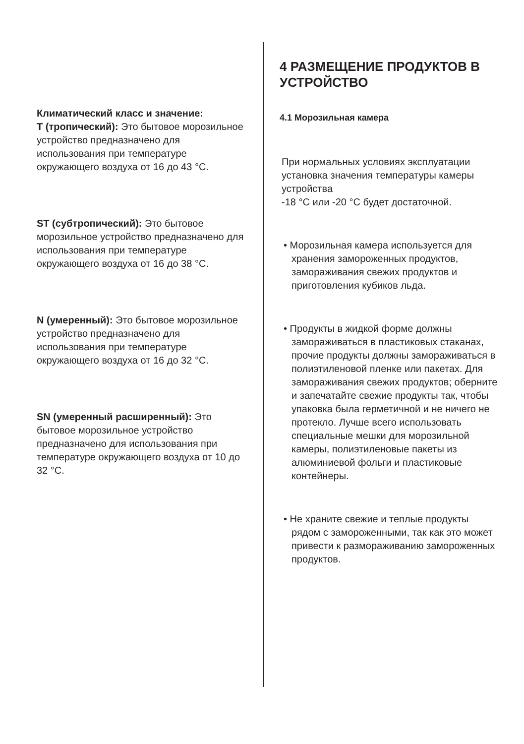Климатический класс и значение:
T (тропический): Это бытовое морозильное устройство предназначено для использования при температуре окружающего воздуха от 16 до 43 °C.
ST (субтропический): Это бытовое морозильное устройство предназначено для использования при температуре окружающего воздуха от 16 до 38 °C.
N (умеренный): Это бытовое морозильное устройство предназначено для использования при температуре окружающего воздуха от 16 до 32 °C.
SN (умеренный расширенный): Это бытовое морозильное устройство предназначено для использования при температуре окружающего воздуха от 10 до 32 °C.
4 РАЗМЕЩЕНИЕ ПРОДУКТОВ В УСТРОЙСТВО
4.1 Морозильная камера
При нормальных условиях эксплуатации установка значения температуры камеры устройства
-18 °C или -20 °C будет достаточной.
• Морозильная камера используется для хранения замороженных продуктов, замораживания свежих продуктов и приготовления кубиков льда.
• Продукты в жидкой форме должны замораживаться в пластиковых стаканах, прочие продукты должны замораживаться в полиэтиленовой пленке или пакетах. Для замораживания свежих продуктов; оберните и запечатайте свежие продукты так, чтобы упаковка была герметичной и не ничего не протекло. Лучше всего использовать специальные мешки для морозильной камеры, полиэтиленовые пакеты из алюминиевой фольги и пластиковые контейнеры.
• Не храните свежие и теплые продукты рядом с замороженными, так как это может привести к размораживанию замороженных продуктов.